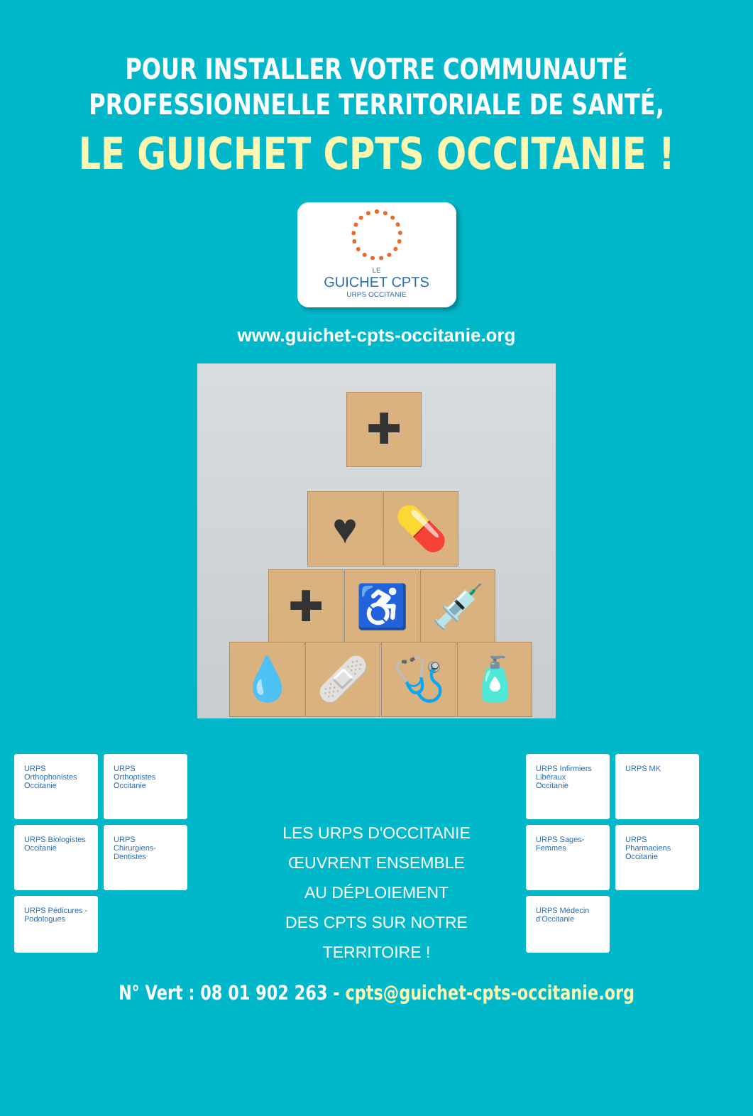POUR INSTALLER VOTRE COMMUNAUTÉ
PROFESSIONNELLE TERRITORIALE DE SANTÉ,
LE GUICHET CPTS OCCITANIE !
LE
GUICHET CPTS
URPS OCCITANIE
www.guichet-cpts-occitanie.org
✚
♥ 💊
✚ ♿ 💉
💧 🩹 🩺 🧴
URPS Orthophonistes Occitanie
URPS Orthoptistes Occitanie
URPS Biologistes Occitanie
URPS Chirurgiens-Dentistes
URPS Pédicures - Podologues
LES URPS D'OCCITANIE
ŒUVRENT ENSEMBLE
AU DÉPLOIEMENT
DES CPTS SUR NOTRE TERRITOIRE !
URPS Infirmiers Libéraux Occitanie
URPS MK
URPS Sages-Femmes
URPS Pharmaciens Occitanie
URPS Médecin d'Occitanie
N° Vert : 08 01 902 263 - cpts@guichet-cpts-occitanie.org